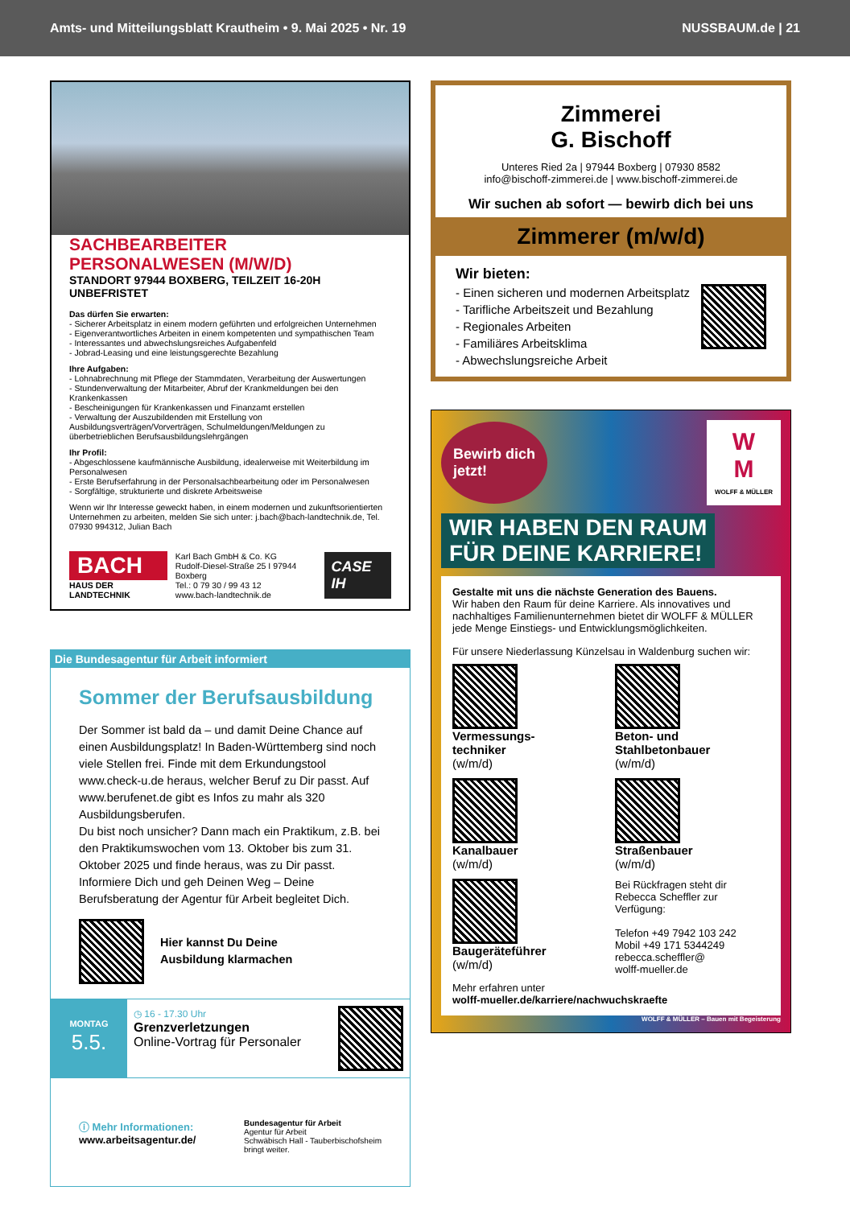Amts- und Mitteilungsblatt Krautheim • 9. Mai 2025 • Nr. 19 NUSSBAUM.de | 21
SACHBEARBEITER
PERSONALWESEN (M/W/D)
STANDORT 97944 BOXBERG, TEILZEIT 16-20H UNBEFRISTET
Das dürfen Sie erwarten:
- Sicherer Arbeitsplatz in einem modern geführten und erfolgreichen Unternehmen
- Eigenverantwortliches Arbeiten in einem kompetenten und sympathischen Team
- Interessantes und abwechslungsreiches Aufgabenfeld
- Jobrad-Leasing und eine leistungsgerechte Bezahlung
Ihre Aufgaben:
- Lohnabrechnung mit Pflege der Stammdaten, Verarbeitung der Auswertungen
- Stundenverwaltung der Mitarbeiter, Abruf der Krankmeldungen bei den Krankenkassen
- Bescheinigungen für Krankenkassen und Finanzamt erstellen
- Verwaltung der Auszubildenden mit Erstellung von Ausbildungsverträgen/Vorverträgen, Schulmeldungen/Meldungen zu überbetrieblichen Berufsausbildungslehrgängen
Ihr Profil:
- Abgeschlossene kaufmännische Ausbildung, idealerweise mit Weiterbildung im Personalwesen
- Erste Berufserfahrung in der Personalsachbearbeitung oder im Personalwesen
- Sorgfältige, strukturierte und diskrete Arbeitsweise
Wenn wir Ihr Interesse geweckt haben, in einem modernen und zukunftsorientierten Unternehmen zu arbeiten, melden Sie sich unter: j.bach@bach-landtechnik.de, Tel. 07930 994312, Julian Bach
BACH
HAUS DER LANDTECHNIK
Karl Bach GmbH & Co. KG
Rudolf-Diesel-Straße 25 I 97944 Boxberg
Tel.: 0 79 30 / 99 43 12
www.bach-landtechnik.de
CASE IH
Die Bundesagentur für Arbeit informiert
Sommer der Berufsausbildung
Der Sommer ist bald da – und damit Deine Chance auf einen Ausbildungsplatz! In Baden-Württemberg sind noch viele Stellen frei. Finde mit dem Erkundungstool www.check-u.de heraus, welcher Beruf zu Dir passt. Auf www.berufenet.de gibt es Infos zu mahr als 320 Ausbildungsberufen.
Du bist noch unsicher? Dann mach ein Praktikum, z.B. bei den Praktikumswochen vom 13. Oktober bis zum 31. Oktober 2025 und finde heraus, was zu Dir passt. Informiere Dich und geh Deinen Weg – Deine Berufsberatung der Agentur für Arbeit begleitet Dich.
Hier kannst Du Deine
Ausbildung klarmachen
MONTAG
5.5.
◷ 16 - 17.30 Uhr
Grenzverletzungen
Online-Vortrag für Personaler
ⓘ Mehr Informationen:
www.arbeitsagentur.de/
Bundesagentur für Arbeit
Agentur für Arbeit
Schwäbisch Hall - Tauberbischofsheim
bringt weiter.
Zimmerei
G. Bischoff
Unteres Ried 2a | 97944 Boxberg | 07930 8582
info@bischoff-zimmerei.de | www.bischoff-zimmerei.de
Wir suchen ab sofort — bewirb dich bei uns
Zimmerer (m/w/d)
Wir bieten:
- Einen sicheren und modernen Arbeitsplatz
- Tarifliche Arbeitszeit und Bezahlung
- Regionales Arbeiten
- Familiäres Arbeitsklima
- Abwechslungsreiche Arbeit
Bewirb dich
jetzt!
W
M
WOLFF & MÜLLER
WIR HABEN DEN RAUM
FÜR DEINE KARRIERE!
Gestalte mit uns die nächste Generation des Bauens.
Wir haben den Raum für deine Karriere. Als innovatives und nachhaltiges Familienunternehmen bietet dir WOLFF & MÜLLER jede Menge Einstiegs- und Entwicklungsmöglichkeiten.
Für unsere Niederlassung Künzelsau in Waldenburg suchen wir:
Vermessungs-
techniker
(w/m/d)
Beton- und
Stahlbetonbauer
(w/m/d)
Kanalbauer
(w/m/d)
Straßenbauer
(w/m/d)
Baugeräteführer
(w/m/d)
Bei Rückfragen steht dir Rebecca Scheffler zur Verfügung:
Telefon +49 7942 103 242
Mobil +49 171 5344249
rebecca.scheffler@
wolff-mueller.de
Mehr erfahren unter
wolff-mueller.de/karriere/nachwuchskraefte
WOLFF & MÜLLER – Bauen mit Begeisterung